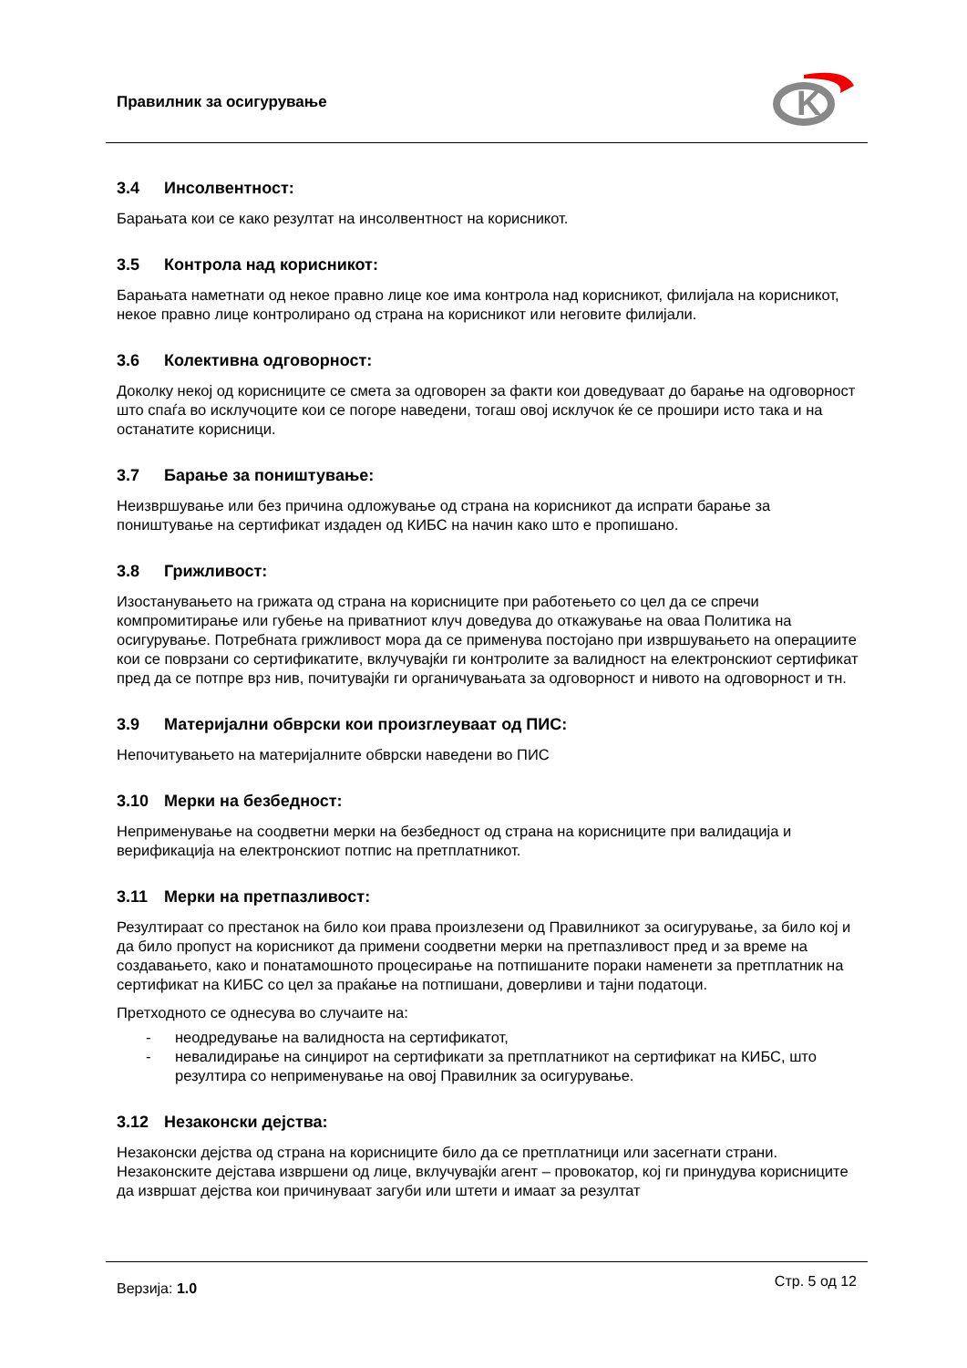Правилник за осигурување
K
3.4 Инсолвентност:
Барањата кои се како резултат на инсолвентност на корисникот.
3.5 Контрола над корисникот:
Барањата наметнати од некое правно лице кое има контрола над корисникот, филијала на корисникот, некое правно лице контролирано од страна на корисникот или неговите филијали.
3.6 Колективна одговорност:
Доколку некој од корисниците се смета за одговорен за факти кои доведуваат до барање на одговорност што спаѓа во исклучоците кои се погоре наведени, тогаш овој исклучок ќе се прошири исто така и на останатите корисници.
3.7 Барање за поништување:
Неизвршување или без причина одложување од страна на корисникот да испрати барање за поништување на сертификат издаден од КИБС на начин како што е пропишано.
3.8 Грижливост:
Изостанувањето на грижата од страна на корисниците при работењето со цел да се спречи компромитирање или губење на приватниот клуч доведува до откажување на оваа Политика на осигурување. Потребната грижливост мора да се применува постојано при извршувањето на операциите кои се поврзани со сертификатите, вклучувајќи ги контролите за валидност на електронскиот сертификат пред да се потпре врз нив, почитувајќи ги органичувањата за одговорност и нивото на одговорност и тн.
3.9 Материјални обврски кои произглеуваат од ПИС:
Непочитувањето на материјалните обврски наведени во ПИС
3.10 Мерки на безбедност:
Неприменување на соодветни мерки на безбедност од страна на корисниците при валидација и верификација на електронскиот потпис на претплатникот.
3.11 Мерки на претпазливост:
Резултираат со престанок на било кои права произлезени од Правилникот за осигурување, за било кој и да било пропуст на корисникот да примени соодветни мерки на претпазливост пред и за време на создавањето, како и понатамошното процесирање на потпишаните пораки наменети за претплатник на сертификат на КИБС со цел за праќање на потпишани, доверливи и тајни податоци.
Претходното се однесува во случаите на:
- неодредување на валидноста на сертификатот,
- невалидирање на синџирот на сертификати за претплатникот на сертификат на КИБС, што резултира со неприменување на овој Правилник за осигурување.
3.12 Незаконски дејства:
Незаконски дејства од страна на корисниците било да се претплатници или засегнати страни. Незаконските дејстава извршени од лице, вклучувајќи агент – провокатор, кој ги принудува корисниците да извршат дејства кои причинуваат загуби или штети и имаат за резултат
Верзија: 1.0 Стр. 5 од 12